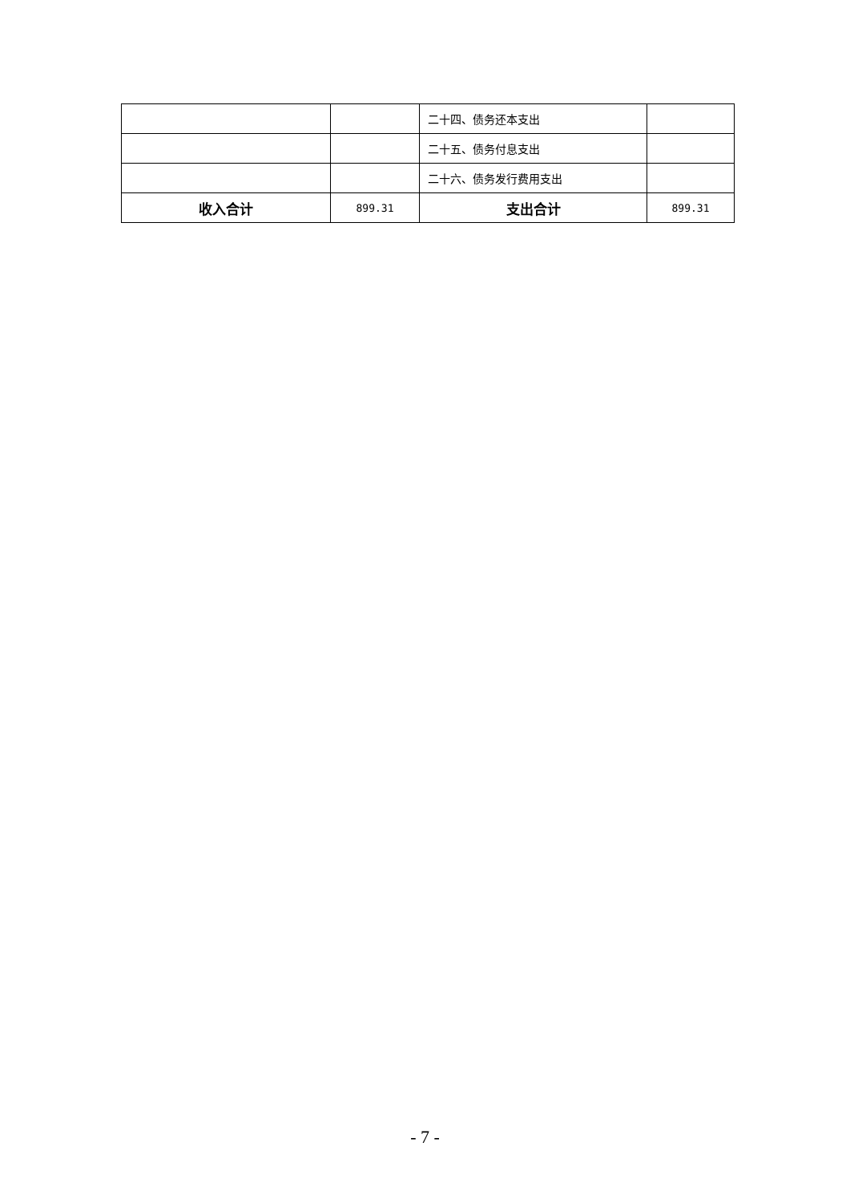| | | 二十四、债务还本支出 | |
| | | 二十五、债务付息支出 | |
| | | 二十六、债务发行费用支出 | |
| 收入合计 | 899.31 | 支出合计 | 899.31 |
- 7 -